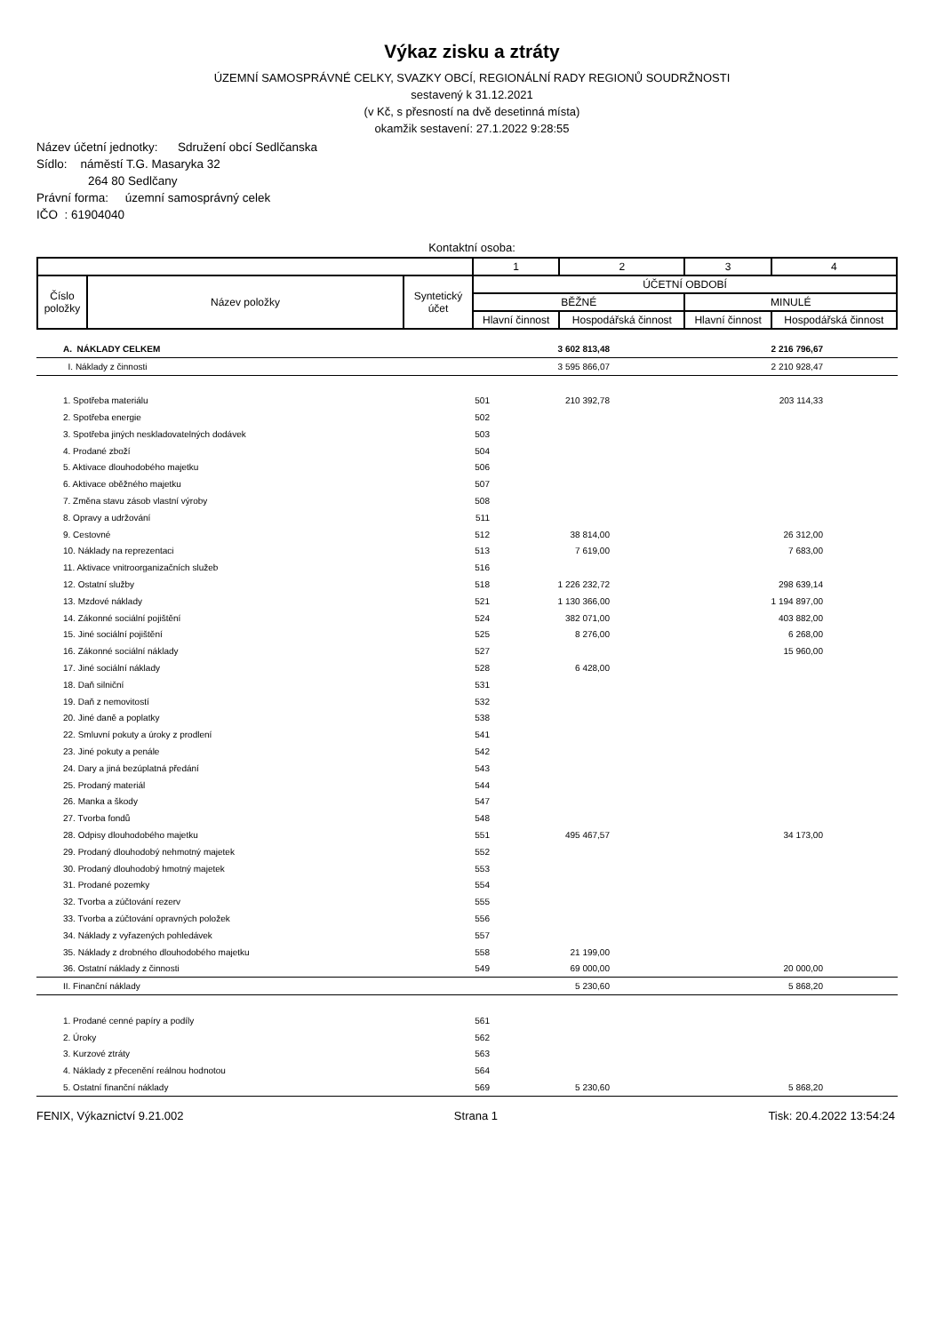Výkaz zisku a ztráty
ÚZEMNÍ SAMOSPRÁVNÉ CELKY, SVAZKY OBCÍ, REGIONÁLNÍ RADY REGIONŮ SOUDRŽNOSTI
sestavený k 31.12.2021
(v Kč, s přesností na dvě desetinná místa)
okamžik sestavení: 27.1.2022 9:28:55
Název účetní jednotky: Sdružení obcí Sedlčanska
Sídlo: náměstí T.G. Masaryka 32
264 80 Sedlčany
Právní forma: územní samosprávný celek
IČO : 61904040
Kontaktní osoba:
| | | | 1 | 2 | 3 | 4 |
| Číslo položky | Název položky | Syntetický účet | ÚČETNÍ OBDOBÍ | | | |
| | | | BĚŽNÉ | | MINULÉ | |
| | | | Hlavní činnost | Hospodářská činnost | Hlavní činnost | Hospodářská činnost |
| | A. NÁKLADY CELKEM | | 3 602 813,48 | | 2 216 796,67 | |
| | I. Náklady z činnosti | | 3 595 866,07 | | 2 210 928,47 | |
| | 1. Spotřeba materiálu | 501 | 210 392,78 | | 203 114,33 | |
| | 2. Spotřeba energie | 502 | | | | |
| | 3. Spotřeba jiných neskladovatelných dodávek | 503 | | | | |
| | 4. Prodané zboží | 504 | | | | |
| | 5. Aktivace dlouhodobého majetku | 506 | | | | |
| | 6. Aktivace oběžného majetku | 507 | | | | |
| | 7. Změna stavu zásob vlastní výroby | 508 | | | | |
| | 8. Opravy a udržování | 511 | | | | |
| | 9. Cestovné | 512 | 38 814,00 | | 26 312,00 | |
| | 10. Náklady na reprezentaci | 513 | 7 619,00 | | 7 683,00 | |
| | 11. Aktivace vnitroorganizačních služeb | 516 | | | | |
| | 12. Ostatní služby | 518 | 1 226 232,72 | | 298 639,14 | |
| | 13. Mzdové náklady | 521 | 1 130 366,00 | | 1 194 897,00 | |
| | 14. Zákonné sociální pojištění | 524 | 382 071,00 | | 403 882,00 | |
| | 15. Jiné sociální pojištění | 525 | 8 276,00 | | 6 268,00 | |
| | 16. Zákonné sociální náklady | 527 | | | 15 960,00 | |
| | 17. Jiné sociální náklady | 528 | 6 428,00 | | | |
| | 18. Daň silniční | 531 | | | | |
| | 19. Daň z nemovitostí | 532 | | | | |
| | 20. Jiné daně a poplatky | 538 | | | | |
| | 22. Smluvní pokuty a úroky z prodlení | 541 | | | | |
| | 23. Jiné pokuty a penále | 542 | | | | |
| | 24. Dary a jiná bezúplatná předání | 543 | | | | |
| | 25. Prodaný materiál | 544 | | | | |
| | 26. Manka a škody | 547 | | | | |
| | 27. Tvorba fondů | 548 | | | | |
| | 28. Odpisy dlouhodobého majetku | 551 | 495 467,57 | | 34 173,00 | |
| | 29. Prodaný dlouhodobý nehmotný majetek | 552 | | | | |
| | 30. Prodaný dlouhodobý hmotný majetek | 553 | | | | |
| | 31. Prodané pozemky | 554 | | | | |
| | 32. Tvorba a zúčtování rezerv | 555 | | | | |
| | 33. Tvorba a zúčtování opravných položek | 556 | | | | |
| | 34. Náklady z vyřazených pohledávek | 557 | | | | |
| | 35. Náklady z drobného dlouhodobého majetku | 558 | 21 199,00 | | | |
| | 36. Ostatní náklady z činnosti | 549 | 69 000,00 | | 20 000,00 | |
| | II. Finanční náklady | | 5 230,60 | | 5 868,20 | |
| | 1. Prodané cenné papíry a podíly | 561 | | | | |
| | 2. Úroky | 562 | | | | |
| | 3. Kurzové ztráty | 563 | | | | |
| | 4. Náklady z přecenění reálnou hodnotou | 564 | | | | |
| | 5. Ostatní finanční náklady | 569 | 5 230,60 | | 5 868,20 | |
FENIX, Výkaznictví 9.21.002 Strana 1 Tisk: 20.4.2022 13:54:24